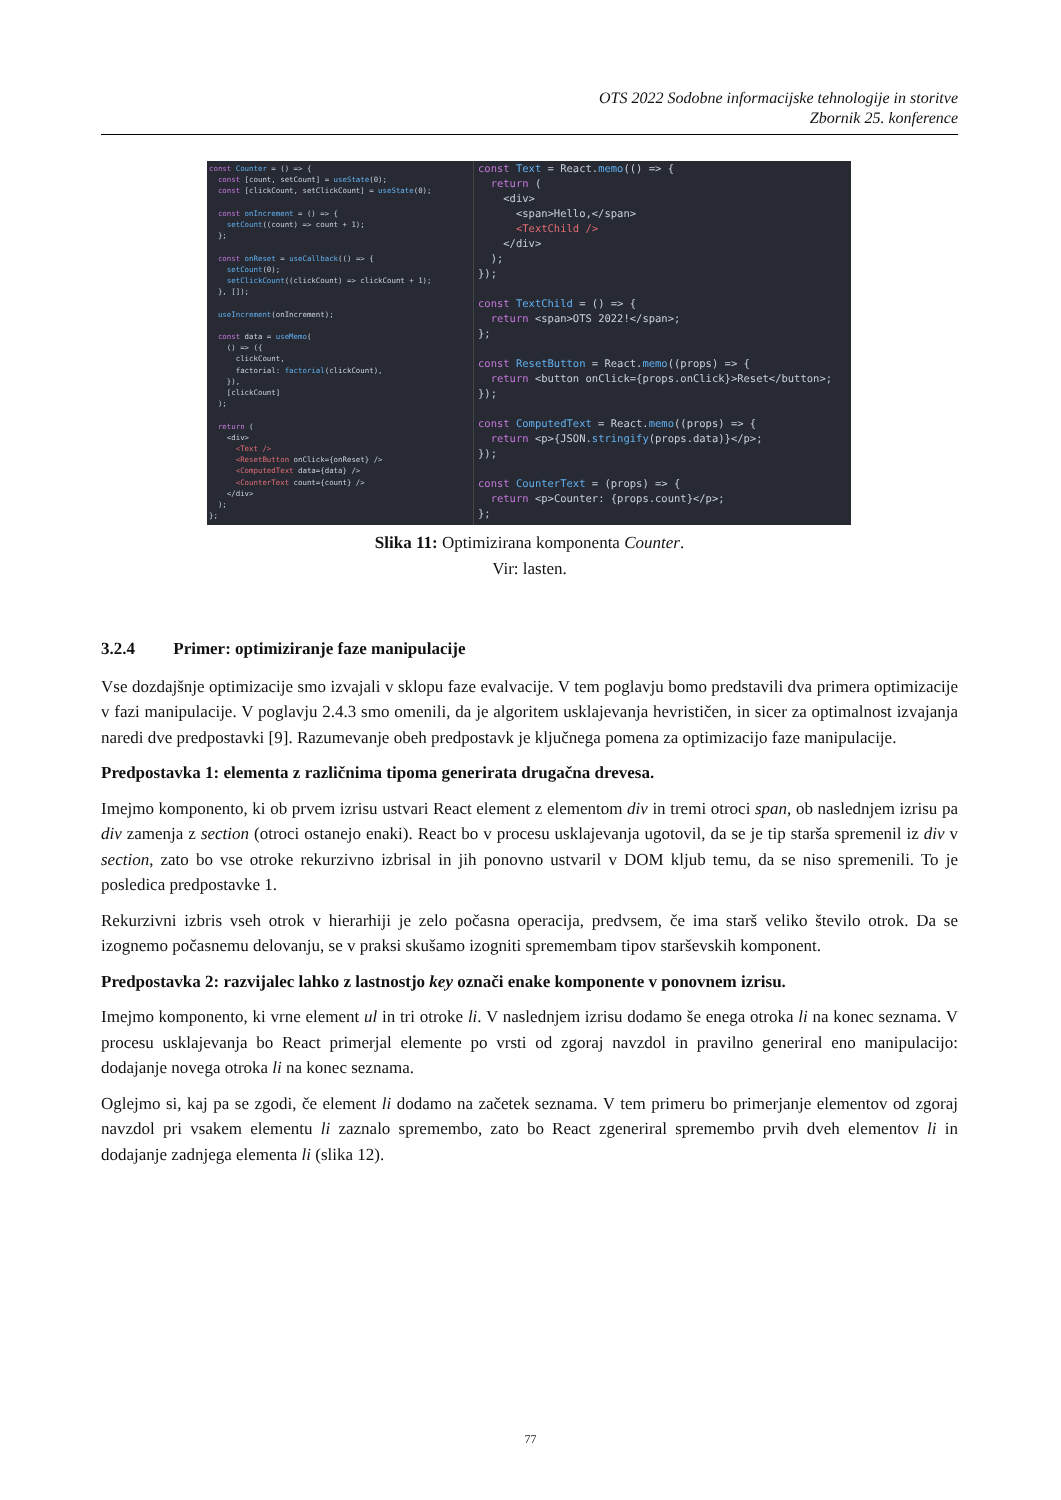OTS 2022 Sodobne informacijske tehnologije in storitve
Zbornik 25. konference
const Counter = () => {
  const [count, setCount] = useState(0);
  const [clickCount, setClickCount] = useState(0);

  const onIncrement = () => {
    setCount((count) => count + 1);
  };

  const onReset = useCallback(() => {
    setCount(0);
    setClickCount((clickCount) => clickCount + 1);
  }, []);

  useIncrement(onIncrement);

  const data = useMemo(
    () => ({
      clickCount,
      factorial: factorial(clickCount),
    }),
    [clickCount]
  );

  return (
    <div>
      <Text />
      <ResetButton onClick={onReset} />
      <ComputedText data={data} />
      <CounterText count={count} />
    </div>
  );
};
const Text = React.memo(() => {
  return (
    <div>
      <span>Hello,</span>
      <TextChild />
    </div>
  );
});

const TextChild = () => {
  return <span>OTS 2022!</span>;
};

const ResetButton = React.memo((props) => {
  return <button onClick={props.onClick}>Reset</button>;
});

const ComputedText = React.memo((props) => {
  return <p>{JSON.stringify(props.data)}</p>;
});

const CounterText = (props) => {
  return <p>Counter: {props.count}</p>;
};
Slika 11: Optimizirana komponenta Counter.
Vir: lasten.
3.2.4 Primer: optimiziranje faze manipulacije
Vse dozdajšnje optimizacije smo izvajali v sklopu faze evalvacije. V tem poglavju bomo predstavili dva primera optimizacije v fazi manipulacije. V poglavju 2.4.3 smo omenili, da je algoritem usklajevanja hevrističen, in sicer za optimalnost izvajanja naredi dve predpostavki [9]. Razumevanje obeh predpostavk je ključnega pomena za optimizacijo faze manipulacije.
Predpostavka 1: elementa z različnima tipoma generirata drugačna drevesa.
Imejmo komponento, ki ob prvem izrisu ustvari React element z elementom div in tremi otroci span, ob naslednjem izrisu pa div zamenja z section (otroci ostanejo enaki). React bo v procesu usklajevanja ugotovil, da se je tip starša spremenil iz div v section, zato bo vse otroke rekurzivno izbrisal in jih ponovno ustvaril v DOM kljub temu, da se niso spremenili. To je posledica predpostavke 1.
Rekurzivni izbris vseh otrok v hierarhiji je zelo počasna operacija, predvsem, če ima starš veliko število otrok. Da se izognemo počasnemu delovanju, se v praksi skušamo izogniti spremembam tipov starševskih komponent.
Predpostavka 2: razvijalec lahko z lastnostjo key označi enake komponente v ponovnem izrisu.
Imejmo komponento, ki vrne element ul in tri otroke li. V naslednjem izrisu dodamo še enega otroka li na konec seznama. V procesu usklajevanja bo React primerjal elemente po vrsti od zgoraj navzdol in pravilno generiral eno manipulacijo: dodajanje novega otroka li na konec seznama.
Oglejmo si, kaj pa se zgodi, če element li dodamo na začetek seznama. V tem primeru bo primerjanje elementov od zgoraj navzdol pri vsakem elementu li zaznalo spremembo, zato bo React zgeneriral spremembo prvih dveh elementov li in dodajanje zadnjega elementa li (slika 12).
77